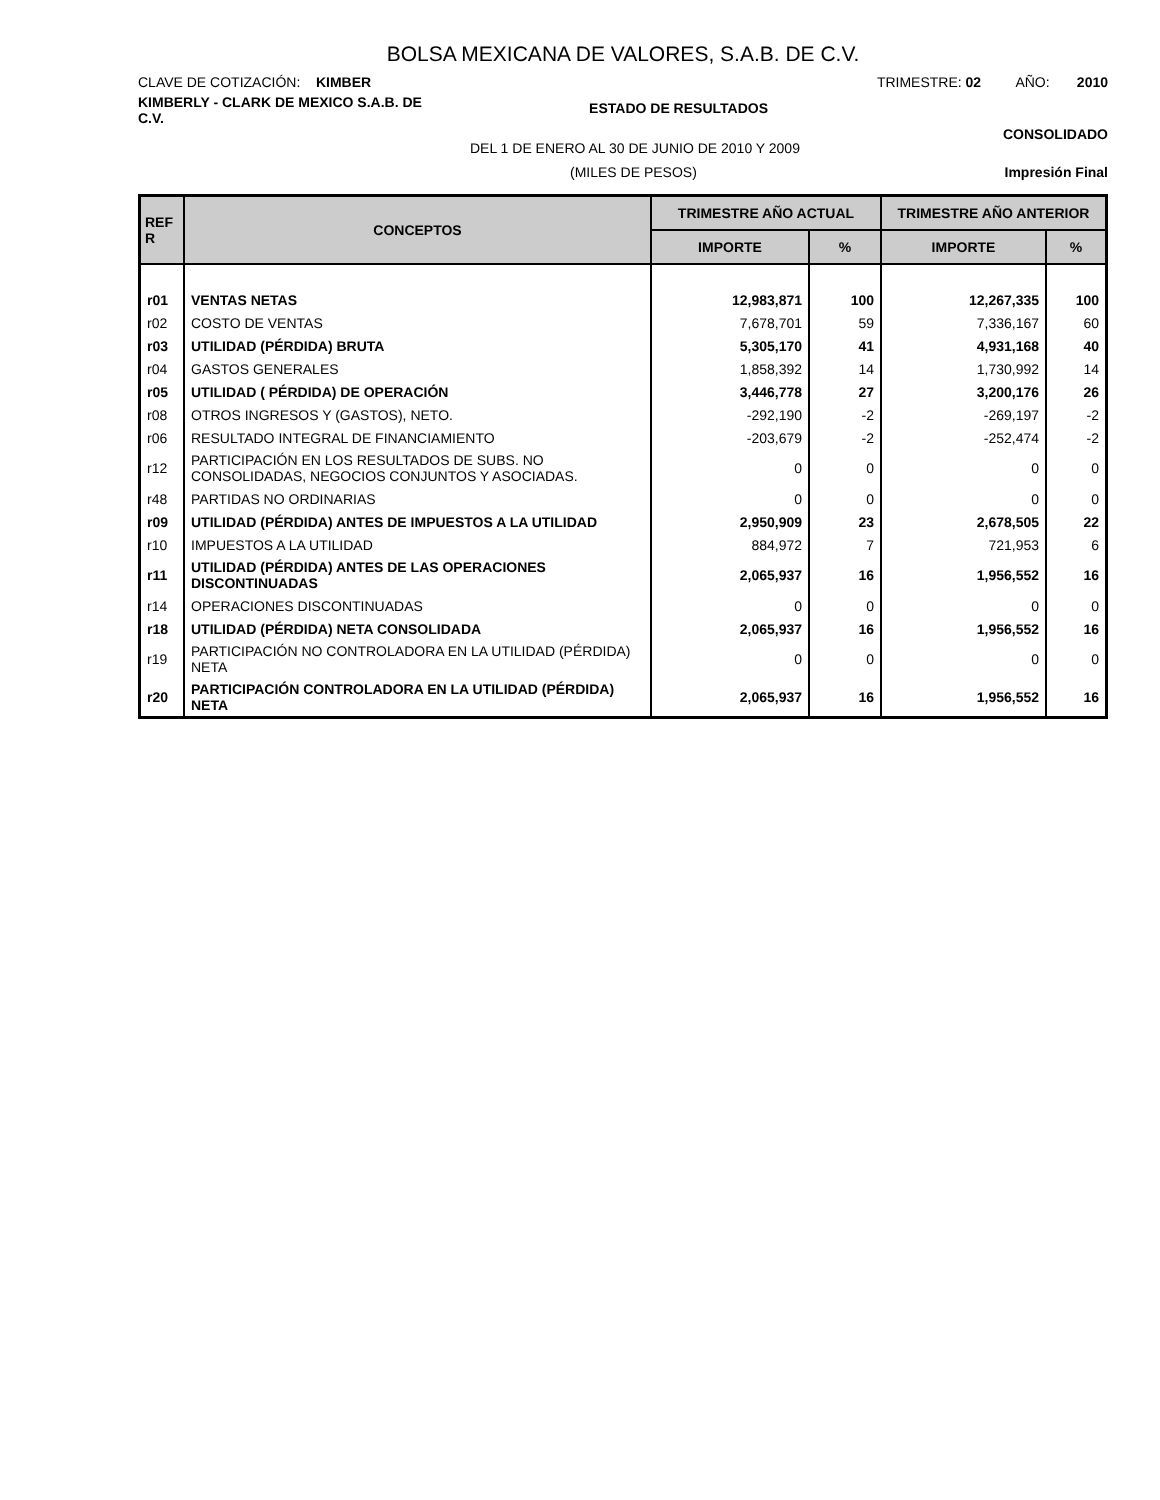BOLSA MEXICANA DE VALORES, S.A.B. DE C.V.
CLAVE DE COTIZACIÓN: KIMBER TRIMESTRE: 02 AÑO: 2010
KIMBERLY - CLARK DE MEXICO S.A.B. DE C.V.
ESTADO DE RESULTADOS
DEL 1 DE ENERO AL 30 DE JUNIO DE 2010 Y 2009
CONSOLIDADO
(MILES DE PESOS) Impresión Final
| REF R | CONCEPTOS | TRIMESTRE AÑO ACTUAL | | TRIMESTRE AÑO ANTERIOR | |
| --- | --- | --- | --- | --- | --- |
| | | IMPORTE | % | IMPORTE | % |
| r01 | VENTAS NETAS | 12,983,871 | 100 | 12,267,335 | 100 |
| r02 | COSTO DE VENTAS | 7,678,701 | 59 | 7,336,167 | 60 |
| r03 | UTILIDAD (PÉRDIDA) BRUTA | 5,305,170 | 41 | 4,931,168 | 40 |
| r04 | GASTOS GENERALES | 1,858,392 | 14 | 1,730,992 | 14 |
| r05 | UTILIDAD ( PÉRDIDA) DE OPERACIÓN | 3,446,778 | 27 | 3,200,176 | 26 |
| r08 | OTROS INGRESOS Y (GASTOS), NETO. | -292,190 | -2 | -269,197 | -2 |
| r06 | RESULTADO INTEGRAL DE FINANCIAMIENTO | -203,679 | -2 | -252,474 | -2 |
| r12 | PARTICIPACIÓN EN LOS RESULTADOS DE SUBS. NO CONSOLIDADAS, NEGOCIOS CONJUNTOS Y ASOCIADAS. | 0 | 0 | 0 | 0 |
| r48 | PARTIDAS NO ORDINARIAS | 0 | 0 | 0 | 0 |
| r09 | UTILIDAD (PÉRDIDA) ANTES DE IMPUESTOS A LA UTILIDAD | 2,950,909 | 23 | 2,678,505 | 22 |
| r10 | IMPUESTOS A LA UTILIDAD | 884,972 | 7 | 721,953 | 6 |
| r11 | UTILIDAD (PÉRDIDA) ANTES DE LAS OPERACIONES DISCONTINUADAS | 2,065,937 | 16 | 1,956,552 | 16 |
| r14 | OPERACIONES DISCONTINUADAS | 0 | 0 | 0 | 0 |
| r18 | UTILIDAD (PÉRDIDA) NETA CONSOLIDADA | 2,065,937 | 16 | 1,956,552 | 16 |
| r19 | PARTICIPACIÓN NO CONTROLADORA EN LA UTILIDAD (PÉRDIDA) NETA | 0 | 0 | 0 | 0 |
| r20 | PARTICIPACIÓN CONTROLADORA EN LA UTILIDAD (PÉRDIDA) NETA | 2,065,937 | 16 | 1,956,552 | 16 |